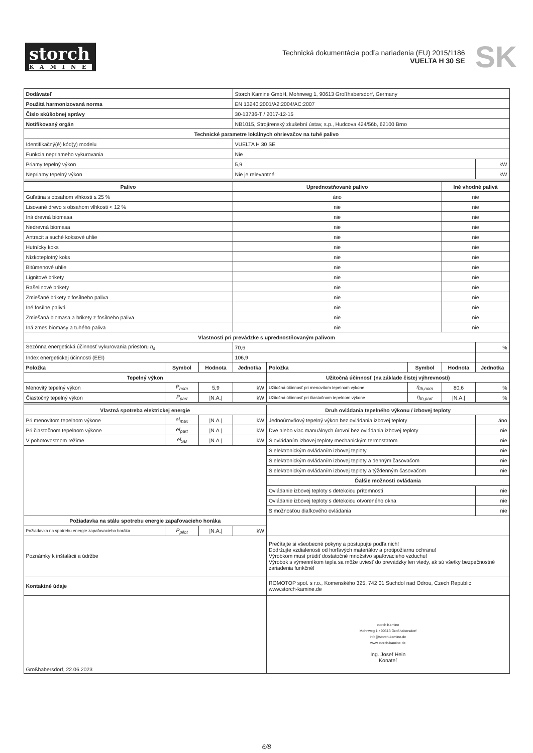storch
KAMINE
Technická dokumentácia podľa nariadenia (EU) 2015/1186
VUELTA H 30 SE
SK
| Dodávateľ | | | Storch Kamine GmbH, Mohnweg 1, 90613 Großhabersdorf, Germany | | | | |
| Použitá harmonizovaná norma | | | EN 13240:2001/A2:2004/AC:2007 | | | | |
| Číslo skúšobnej správy | | | 30-13736-T / 2017-12-15 | | | | |
| Notifikovaný orgán | | | NB1015, Strojírenský zkušební ústav, s.p., Hudcova 424/56b, 62100 Brno | | | | |
| Technické parametre lokálnych ohrievačov na tuhé palivo | | | | | | | |
| Identifikačný(é) kód(y) modelu | | | VUELTA H 30 SE | | | | |
| Funkcia nepriameho vykurovania | | | Nie | | | | |
| Priamy tepelný výkon | | | 5,9 | | | | kW |
| Nepriamy tepelný výkon | | | Nie je relevantné | | | | kW |
| Palivo | | | Uprednostňované palivo | | | Iné vhodné palivá | |
| Guľatina s obsahom vlhkosti ≤ 25 % | | | áno | | | nie | |
| Lisované drevo s obsahom vlhkosti < 12 % | | | nie | | | nie | |
| Iná drevná biomasa | | | nie | | | nie | |
| Nedrevná biomasa | | | nie | | | nie | |
| Antracit a suché koksové uhlie | | | nie | | | nie | |
| Hutnícky koks | | | nie | | | nie | |
| Nízkoteplotný koks | | | nie | | | nie | |
| Bitúmenové uhlie | | | nie | | | nie | |
| Lignitové brikety | | | nie | | | nie | |
| Rašelinové brikety | | | nie | | | nie | |
| Zmiešané brikety z fosílneho paliva | | | nie | | | nie | |
| Iné fosílne palivá | | | nie | | | nie | |
| Zmiešaná biomasa a brikety z fosílneho paliva | | | nie | | | nie | |
| Iná zmes biomasy a tuhého paliva | | | nie | | | nie | |
| Vlastnosti pri prevádzke s uprednostňovaným palivom | | | | | | | |
| Sezónna energetická účinnosť vykurovania priestoru η<sub>s</sub> | | | 70,6 | | | | % |
| Index energetickej účinnosti (EEI) | | | 106,9 | | | | |
| Položka | Symbol | Hodnota | Jednotka | Položka | Symbol | Hodnota | Jednotka |
| Tepelný výkon | | | | Užitočná účinnosť (na základe čistej výhrevnosti) | | | |
| Menovitý tepelný výkon | P<sub>nom</sub> | 5,9 | kW | Užitočná účinnosť pri menovitom tepelnom výkone | η<sub>th,nom</sub> | 80,6 | % |
| Čiastočný tepelný výkon | P<sub>part</sub> | /N.A./ | kW | Užitočná účinnosť pri čiastočnom tepelnom výkone | η<sub>th,part</sub> | /N.A./ | % |
| Vlastná spotreba elektrickej energie | | | | Druh ovládania tepelného výkonu / izbovej teploty | | | |
| Pri menovitom tepelnom výkone | el<sub>max</sub> | /N.A./ | kW | Jednoúrovňový tepelný výkon bez ovládania izbovej teploty | | | áno |
| Pri čiastočnom tepelnom výkone | el<sub>part</sub> | /N.A./ | kW | Dve alebo viac manuálnych úrovní bez ovládania izbovej teploty | | | nie |
| V pohotovostnom režime | el<sub>SB</sub> | /N.A./ | kW | S ovládaním izbovej teploty mechanickým termostatom | | | nie |
| | | | | S elektronickým ovládaním izbovej teploty | | | nie |
| | | | | S elektronickým ovládaním izbovej teploty a denným časovačom | | | nie |
| | | | | S elektronickým ovládaním izbovej teploty a týždenným časovačom | | | nie |
| | | | | Ďalšie možnosti ovládania | | | |
| | | | | Ovládanie izbovej teploty s detekciou prítomnosti | | | nie |
| | | | | Ovládanie izbovej teploty s detekciou otvoreného okna | | | nie |
| | | | | S možnosťou diaľkového ovládania | | | nie |
| Požiadavka na stálu spotrebu energie zapaľovacieho horáka | | | | | | | |
| Požiadavka na spotrebu energie zapaľovacieho horáka | P<sub>pilot</sub> | /N.A./ | kW | | | | |
| Poznámky k inštalácii a údržbe | | | | Prečítajte si všeobecné pokyny a postupujte podľa nich! Dodržujte vzdialenosti od horľavých materiálov a protipožiarnu ochranu! Výrobkom musí prúdiť dostatočné množstvo spaľovacieho vzduchu! Výrobok s výmenníkom tepla sa môže uviesť do prevádzky len vtedy, ak sú všetky bezpečnostné zariadenia funkčné! | | | |
| Kontaktné údaje | | | | ROMOTOP spol. s r.o., Komenského 325, 742 01 Suchdol nad Odrou, Czech Republic www.storch-kamine.de | | | |
| Großhabersdorf, 22.06.2023 | | | | storch Kamine Mohnweg 1 • 90613 Großhabersdorf info@storch-kamine.de www.storch-kamine.de Ing. Josef Hein Konateľ | | | |
6/8